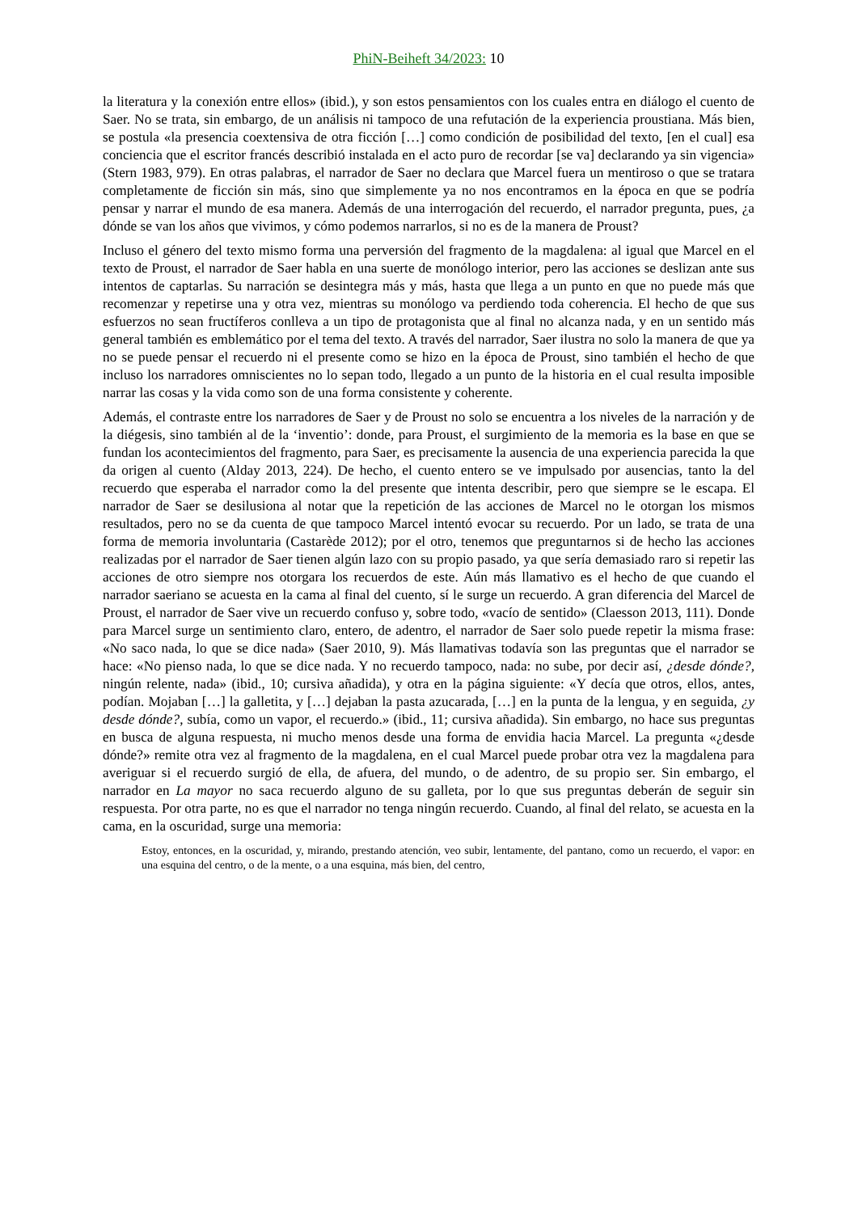PhiN-Beiheft 34/2023: 10
la literatura y la conexión entre ellos» (ibid.), y son estos pensamientos con los cuales entra en diálogo el cuento de Saer. No se trata, sin embargo, de un análisis ni tampoco de una refutación de la experiencia proustiana. Más bien, se postula «la presencia coextensiva de otra ficción […] como condición de posibilidad del texto, [en el cual] esa conciencia que el escritor francés describió instalada en el acto puro de recordar [se va] declarando ya sin vigencia» (Stern 1983, 979). En otras palabras, el narrador de Saer no declara que Marcel fuera un mentiroso o que se tratara completamente de ficción sin más, sino que simplemente ya no nos encontramos en la época en que se podría pensar y narrar el mundo de esa manera. Además de una interrogación del recuerdo, el narrador pregunta, pues, ¿a dónde se van los años que vivimos, y cómo podemos narrarlos, si no es de la manera de Proust?
Incluso el género del texto mismo forma una perversión del fragmento de la magdalena: al igual que Marcel en el texto de Proust, el narrador de Saer habla en una suerte de monólogo interior, pero las acciones se deslizan ante sus intentos de captarlas. Su narración se desintegra más y más, hasta que llega a un punto en que no puede más que recomenzar y repetirse una y otra vez, mientras su monólogo va perdiendo toda coherencia. El hecho de que sus esfuerzos no sean fructíferos conlleva a un tipo de protagonista que al final no alcanza nada, y en un sentido más general también es emblemático por el tema del texto. A través del narrador, Saer ilustra no solo la manera de que ya no se puede pensar el recuerdo ni el presente como se hizo en la época de Proust, sino también el hecho de que incluso los narradores omniscientes no lo sepan todo, llegado a un punto de la historia en el cual resulta imposible narrar las cosas y la vida como son de una forma consistente y coherente.
Además, el contraste entre los narradores de Saer y de Proust no solo se encuentra a los niveles de la narración y de la diégesis, sino también al de la ‘inventio’: donde, para Proust, el surgimiento de la memoria es la base en que se fundan los acontecimientos del fragmento, para Saer, es precisamente la ausencia de una experiencia parecida la que da origen al cuento (Alday 2013, 224). De hecho, el cuento entero se ve impulsado por ausencias, tanto la del recuerdo que esperaba el narrador como la del presente que intenta describir, pero que siempre se le escapa. El narrador de Saer se desilusiona al notar que la repetición de las acciones de Marcel no le otorgan los mismos resultados, pero no se da cuenta de que tampoco Marcel intentó evocar su recuerdo. Por un lado, se trata de una forma de memoria involuntaria (Castarède 2012); por el otro, tenemos que preguntarnos si de hecho las acciones realizadas por el narrador de Saer tienen algún lazo con su propio pasado, ya que sería demasiado raro si repetir las acciones de otro siempre nos otorgara los recuerdos de este. Aún más llamativo es el hecho de que cuando el narrador saeriano se acuesta en la cama al final del cuento, sí le surge un recuerdo. A gran diferencia del Marcel de Proust, el narrador de Saer vive un recuerdo confuso y, sobre todo, «vacío de sentido» (Claesson 2013, 111). Donde para Marcel surge un sentimiento claro, entero, de adentro, el narrador de Saer solo puede repetir la misma frase: «No saco nada, lo que se dice nada» (Saer 2010, 9). Más llamativas todavía son las preguntas que el narrador se hace: «No pienso nada, lo que se dice nada. Y no recuerdo tampoco, nada: no sube, por decir así, ¿desde dónde?, ningún relente, nada» (ibid., 10; cursiva añadida), y otra en la página siguiente: «Y decía que otros, ellos, antes, podían. Mojaban […] la galletita, y […] dejaban la pasta azucarada, […] en la punta de la lengua, y en seguida, ¿y desde dónde?, subía, como un vapor, el recuerdo.» (ibid., 11; cursiva añadida). Sin embargo, no hace sus preguntas en busca de alguna respuesta, ni mucho menos desde una forma de envidia hacia Marcel. La pregunta «¿desde dónde?» remite otra vez al fragmento de la magdalena, en el cual Marcel puede probar otra vez la magdalena para averiguar si el recuerdo surgió de ella, de afuera, del mundo, o de adentro, de su propio ser. Sin embargo, el narrador en La mayor no saca recuerdo alguno de su galleta, por lo que sus preguntas deberán de seguir sin respuesta. Por otra parte, no es que el narrador no tenga ningún recuerdo. Cuando, al final del relato, se acuesta en la cama, en la oscuridad, surge una memoria:
Estoy, entonces, en la oscuridad, y, mirando, prestando atención, veo subir, lentamente, del pantano, como un recuerdo, el vapor: en una esquina del centro, o de la mente, o a una esquina, más bien, del centro,